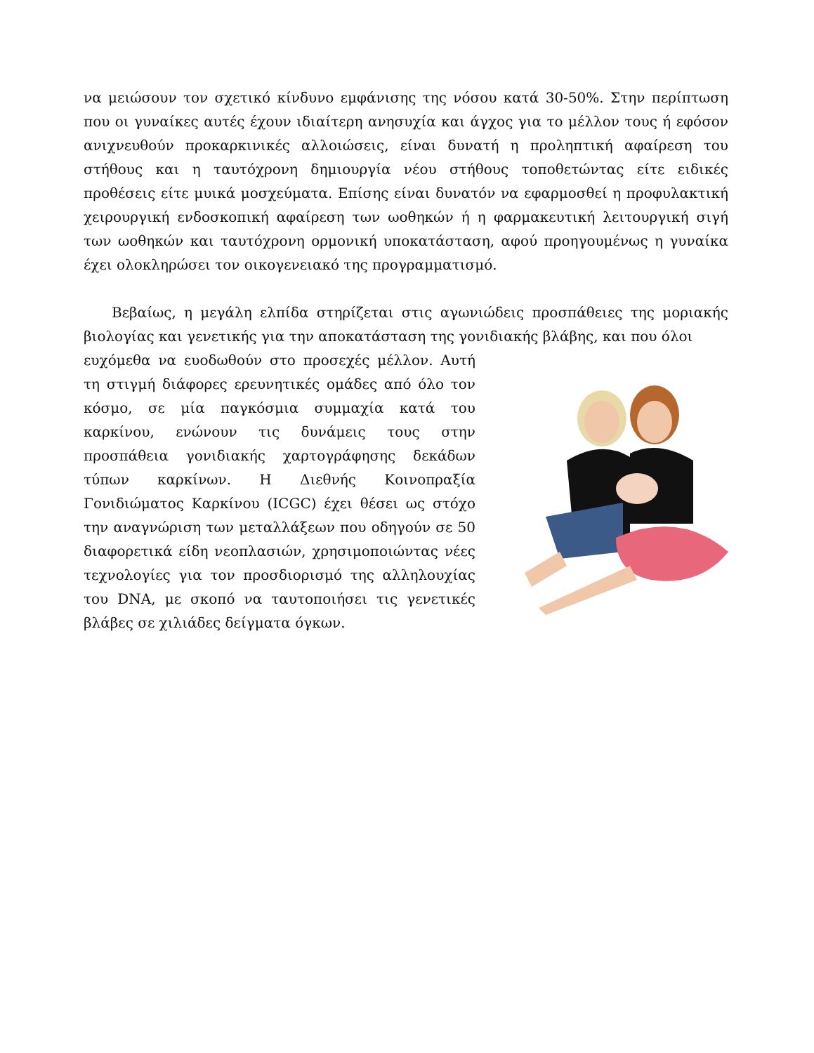να μειώσουν τον σχετικό κίνδυνο εμφάνισης της νόσου κατά 30-50%. Στην περίπτωση που οι γυναίκες αυτές έχουν ιδιαίτερη ανησυχία και άγχος για το μέλλον τους ή εφόσον ανιχνευθούν προκαρκινικές αλλοιώσεις, είναι δυνατή η προληπτική αφαίρεση του στήθους και η ταυτόχρονη δημιουργία νέου στήθους τοποθετώντας είτε ειδικές προθέσεις είτε μυικά μοσχεύματα. Επίσης είναι δυνατόν να εφαρμοσθεί η προφυλακτική χειρουργική ενδοσκοπική αφαίρεση των ωοθηκών ή η φαρμακευτική λειτουργική σιγή των ωοθηκών και ταυτόχρονη ορμονική υποκατάσταση, αφού προηγουμένως η γυναίκα έχει ολοκληρώσει τον οικογενειακό της προγραμματισμό.
Βεβαίως, η μεγάλη ελπίδα στηρίζεται στις αγωνιώδεις προσπάθειες της μοριακής βιολογίας και γενετικής για την αποκατάσταση της γονιδιακής βλάβης, και που όλοι
ευχόμεθα να ευοδωθούν στο προσεχές μέλλον. Αυτή τη στιγμή διάφορες ερευνητικές ομάδες από όλο τον κόσμο, σε μία παγκόσμια συμμαχία κατά του καρκίνου, ενώνουν τις δυνάμεις τους στην προσπάθεια γονιδιακής χαρτογράφησης δεκάδων τύπων καρκίνων. Η Διεθνής Κοινοπραξία Γονιδιώματος Καρκίνου (ICGC) έχει θέσει ως στόχο την αναγνώριση των μεταλλάξεων που οδηγούν σε 50 διαφορετικά είδη νεοπλασιών, χρησιμοποιώντας νέες τεχνολογίες για τον προσδιορισμό της αλληλουχίας του DNA, με σκοπό να ταυτοποιήσει τις γενετικές βλάβες σε χιλιάδες δείγματα όγκων.